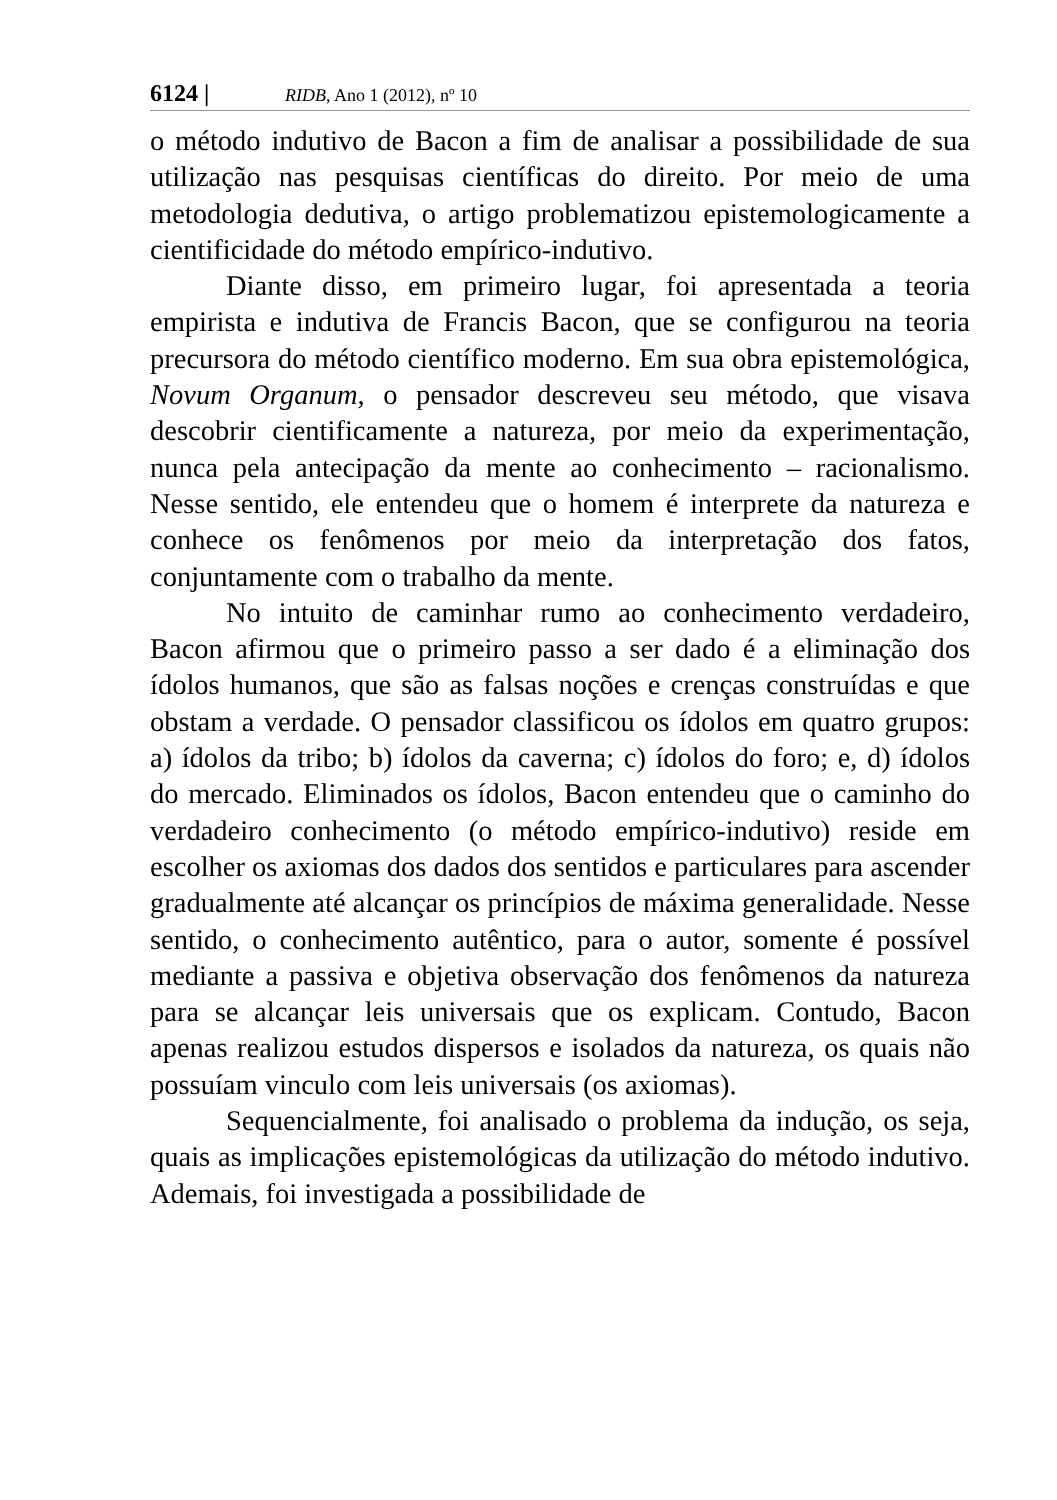6124 | RIDB, Ano 1 (2012), nº 10
o método indutivo de Bacon a fim de analisar a possibilidade de sua utilização nas pesquisas científicas do direito. Por meio de uma metodologia dedutiva, o artigo problematizou epistemologicamente a cientificidade do método empírico-indutivo.
Diante disso, em primeiro lugar, foi apresentada a teoria empirista e indutiva de Francis Bacon, que se configurou na teoria precursora do método científico moderno. Em sua obra epistemológica, Novum Organum, o pensador descreveu seu método, que visava descobrir cientificamente a natureza, por meio da experimentação, nunca pela antecipação da mente ao conhecimento – racionalismo. Nesse sentido, ele entendeu que o homem é interprete da natureza e conhece os fenômenos por meio da interpretação dos fatos, conjuntamente com o trabalho da mente.
No intuito de caminhar rumo ao conhecimento verdadeiro, Bacon afirmou que o primeiro passo a ser dado é a eliminação dos ídolos humanos, que são as falsas noções e crenças construídas e que obstam a verdade. O pensador classificou os ídolos em quatro grupos: a) ídolos da tribo; b) ídolos da caverna; c) ídolos do foro; e, d) ídolos do mercado. Eliminados os ídolos, Bacon entendeu que o caminho do verdadeiro conhecimento (o método empírico-indutivo) reside em escolher os axiomas dos dados dos sentidos e particulares para ascender gradualmente até alcançar os princípios de máxima generalidade. Nesse sentido, o conhecimento autêntico, para o autor, somente é possível mediante a passiva e objetiva observação dos fenômenos da natureza para se alcançar leis universais que os explicam. Contudo, Bacon apenas realizou estudos dispersos e isolados da natureza, os quais não possuíam vinculo com leis universais (os axiomas).
Sequencialmente, foi analisado o problema da indução, os seja, quais as implicações epistemológicas da utilização do método indutivo. Ademais, foi investigada a possibilidade de